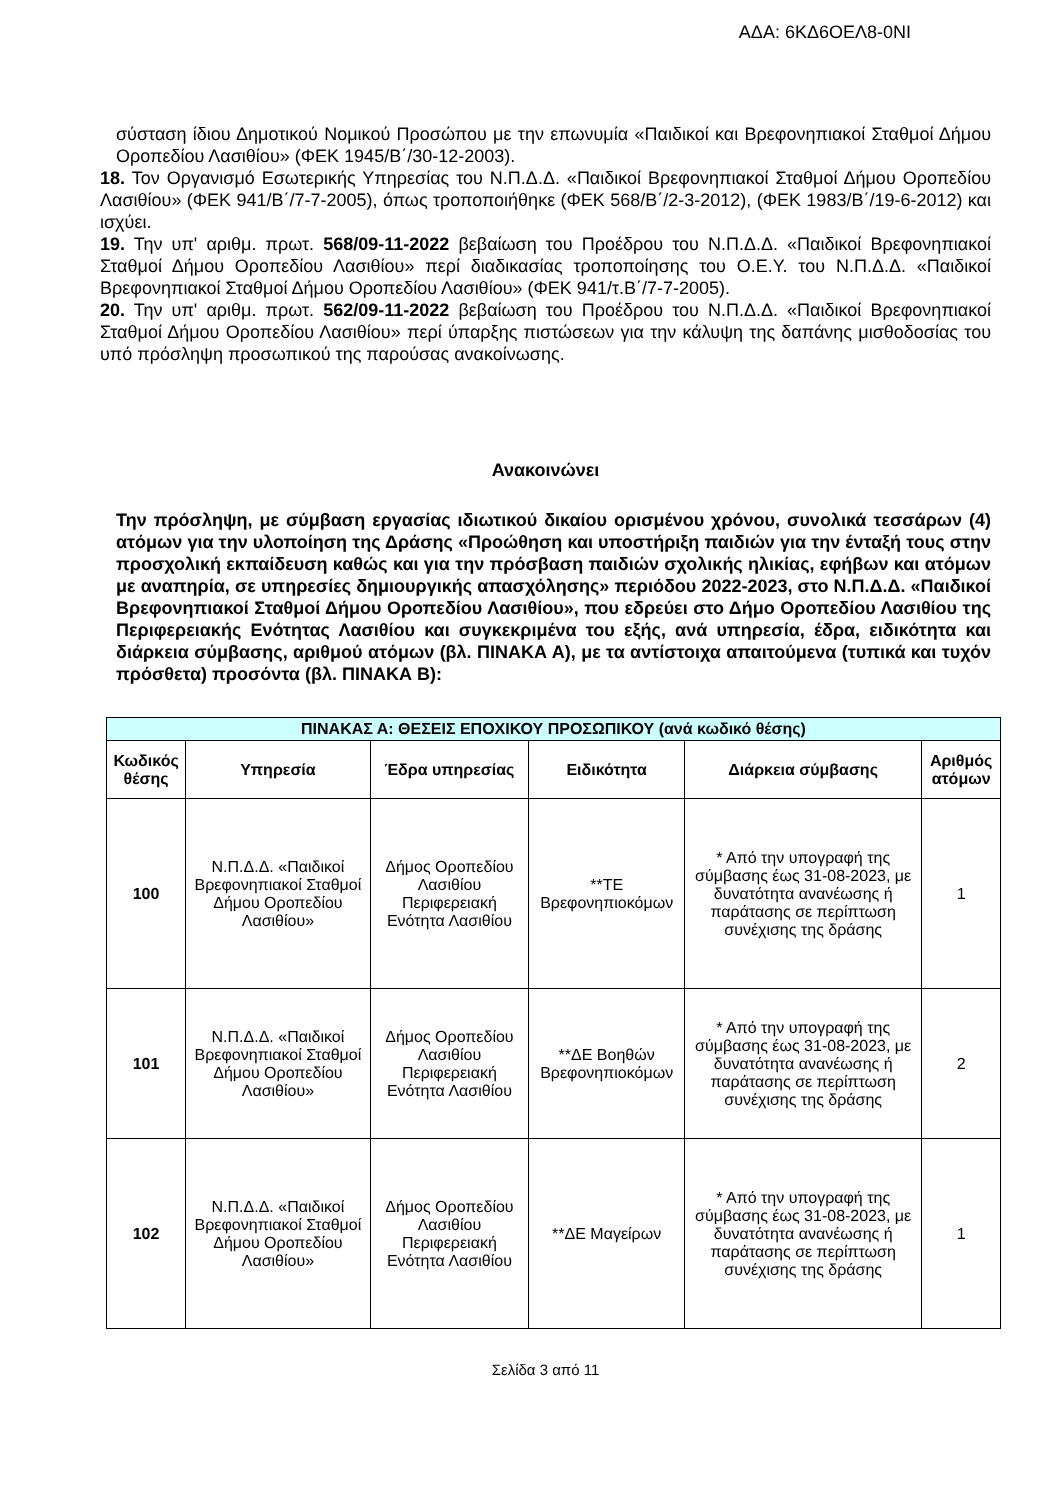ΑΔΑ: 6ΚΔ6ΟΕΛ8-0ΝΙ
σύσταση ίδιου Δημοτικού Νομικού Προσώπου με την επωνυμία «Παιδικοί και Βρεφονηπιακοί Σταθμοί Δήμου Οροπεδίου Λασιθίου» (ΦΕΚ 1945/Β΄/30-12-2003).
18. Τον Οργανισμό Εσωτερικής Υπηρεσίας του Ν.Π.Δ.Δ. «Παιδικοί Βρεφονηπιακοί Σταθμοί Δήμου Οροπεδίου Λασιθίου» (ΦΕΚ 941/Β΄/7-7-2005), όπως τροποποιήθηκε (ΦΕΚ 568/Β΄/2-3-2012), (ΦΕΚ 1983/Β΄/19-6-2012) και ισχύει.
19. Την υπ' αριθμ. πρωτ. 568/09-11-2022 βεβαίωση του Προέδρου του Ν.Π.Δ.Δ. «Παιδικοί Βρεφονηπιακοί Σταθμοί Δήμου Οροπεδίου Λασιθίου» περί διαδικασίας τροποποίησης του Ο.Ε.Υ. του Ν.Π.Δ.Δ. «Παιδικοί Βρεφονηπιακοί Σταθμοί Δήμου Οροπεδίου Λασιθίου» (ΦΕΚ 941/τ.Β΄/7-7-2005).
20. Την υπ' αριθμ. πρωτ. 562/09-11-2022 βεβαίωση του Προέδρου του Ν.Π.Δ.Δ. «Παιδικοί Βρεφονηπιακοί Σταθμοί Δήμου Οροπεδίου Λασιθίου» περί ύπαρξης πιστώσεων για την κάλυψη της δαπάνης μισθοδοσίας του υπό πρόσληψη προσωπικού της παρούσας ανακοίνωσης.
Ανακοινώνει
Την πρόσληψη, με σύμβαση εργασίας ιδιωτικού δικαίου ορισμένου χρόνου, συνολικά τεσσάρων (4) ατόμων για την υλοποίηση της Δράσης «Προώθηση και υποστήριξη παιδιών για την ένταξή τους στην προσχολική εκπαίδευση καθώς και για την πρόσβαση παιδιών σχολικής ηλικίας, εφήβων και ατόμων με αναπηρία, σε υπηρεσίες δημιουργικής απασχόλησης» περιόδου 2022-2023, στο Ν.Π.Δ.Δ. «Παιδικοί Βρεφονηπιακοί Σταθμοί Δήμου Οροπεδίου Λασιθίου», που εδρεύει στο Δήμο Οροπεδίου Λασιθίου της Περιφερειακής Ενότητας Λασιθίου και συγκεκριμένα του εξής, ανά υπηρεσία, έδρα, ειδικότητα και διάρκεια σύμβασης, αριθμού ατόμων (βλ. ΠΙΝΑΚΑ Α), με τα αντίστοιχα απαιτούμενα (τυπικά και τυχόν πρόσθετα) προσόντα (βλ. ΠΙΝΑΚΑ Β):
| ΠΙΝΑΚΑΣ Α: ΘΕΣΕΙΣ ΕΠΟΧΙΚΟΥ ΠΡΟΣΩΠΙΚΟΥ (ανά κωδικό θέσης) | | | | | |
| --- | --- | --- | --- | --- | --- |
| Κωδικός θέσης | Υπηρεσία | Έδρα υπηρεσίας | Ειδικότητα | Διάρκεια σύμβασης | Αριθμός ατόμων |
| 100 | Ν.Π.Δ.Δ. «Παιδικοί Βρεφονηπιακοί Σταθμοί Δήμου Οροπεδίου Λασιθίου» | Δήμος Οροπεδίου Λασιθίου Περιφερειακή Ενότητα Λασιθίου | **ΤΕ Βρεφονηπιοκόμων | * Από την υπογραφή της σύμβασης έως 31-08-2023, με δυνατότητα ανανέωσης ή παράτασης σε περίπτωση συνέχισης της δράσης | 1 |
| 101 | Ν.Π.Δ.Δ. «Παιδικοί Βρεφονηπιακοί Σταθμοί Δήμου Οροπεδίου Λασιθίου» | Δήμος Οροπεδίου Λασιθίου Περιφερειακή Ενότητα Λασιθίου | **ΔΕ Βοηθών Βρεφονηπιοκόμων | * Από την υπογραφή της σύμβασης έως 31-08-2023, με δυνατότητα ανανέωσης ή παράτασης σε περίπτωση συνέχισης της δράσης | 2 |
| 102 | Ν.Π.Δ.Δ. «Παιδικοί Βρεφονηπιακοί Σταθμοί Δήμου Οροπεδίου Λασιθίου» | Δήμος Οροπεδίου Λασιθίου Περιφερειακή Ενότητα Λασιθίου | **ΔΕ Μαγείρων | * Από την υπογραφή της σύμβασης έως 31-08-2023, με δυνατότητα ανανέωσης ή παράτασης σε περίπτωση συνέχισης της δράσης | 1 |
Σελίδα 3 από 11